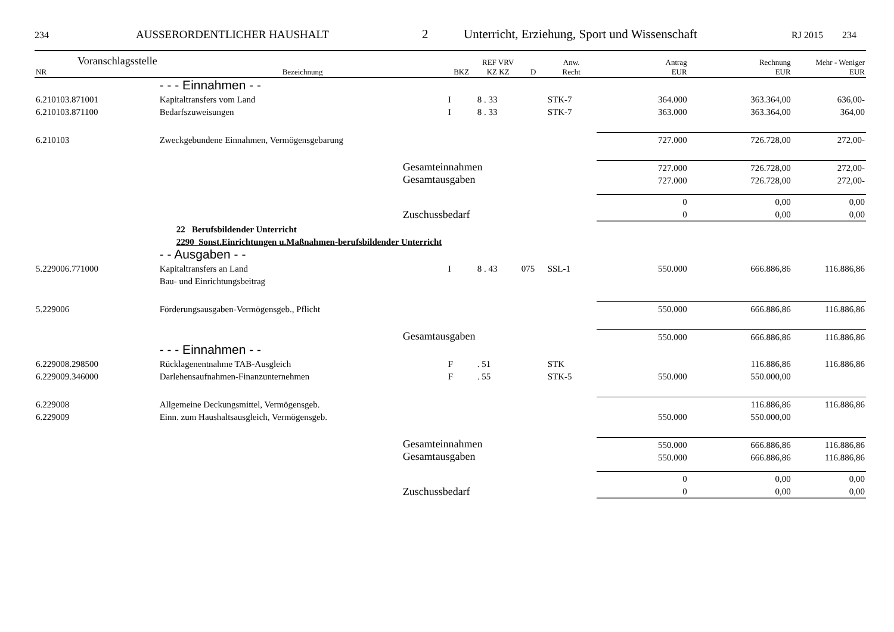234 AUSSERORDENTLICHER HAUSHALT 2 Unterricht, Erziehung, Sport und Wissenschaft RJ 2015 234
| Voranschlagsstelle NR | Bezeichnung | BKZ | REF VRV KZ KZ | D | Anw. Recht | Antrag EUR | Rechnung EUR | Mehr - Weniger EUR |
| --- | --- | --- | --- | --- | --- | --- | --- | --- |
| | - - - Einnahmen - - | | | | | | | |
| 6.210103.871001 | Kapitaltransfers vom Land | I | 8 . 33 | | STK-7 | 364.000 | 363.364,00 | 636,00- |
| 6.210103.871100 | Bedarfszuweisungen | I | 8 . 33 | | STK-7 | 363.000 | 363.364,00 | 364,00 |
| 6.210103 | Zweckgebundene Einnahmen, Vermögensgebarung | | | | | 727.000 | 726.728,00 | 272,00- |
| | Gesamteinnahmen | | | | | 727.000 | 726.728,00 | 272,00- |
| | Gesamtausgaben | | | | | 727.000 | 726.728,00 | 272,00- |
| | | | | | | 0 | 0,00 | 0,00 |
| | Zuschussbedarf | | | | | 0 | 0,00 | 0,00 |
| | 22 Berufsbildender Unterricht | | | | | | | |
| | 2290 Sonst.Einrichtungen u.Maßnahmen-berufsbildender Unterricht | | | | | | | |
| | - - Ausgaben - - | | | | | | | |
| 5.229006.771000 | Kapitaltransfers an Land | I | 8 . 43 | 075 | SSL-1 | 550.000 | 666.886,86 | 116.886,86 |
| | Bau- und Einrichtungsbeitrag | | | | | | | |
| 5.229006 | Förderungsausgaben-Vermögensgeb., Pflicht | | | | | 550.000 | 666.886,86 | 116.886,86 |
| | Gesamtausgaben | | | | | 550.000 | 666.886,86 | 116.886,86 |
| | - - - Einnahmen - - | | | | | | | |
| 6.229008.298500 | Rücklagenentnahme TAB-Ausgleich | F | . 51 | | STK | | 116.886,86 | 116.886,86 |
| 6.229009.346000 | Darlehensaufnahmen-Finanzunternehmen | F | . 55 | | STK-5 | 550.000 | 550.000,00 | |
| 6.229008 | Allgemeine Deckungsmittel, Vermögensgeb. | | | | | | 116.886,86 | 116.886,86 |
| 6.229009 | Einn. zum Haushaltsausgleich, Vermögensgeb. | | | | | 550.000 | 550.000,00 | |
| | Gesamteinnahmen | | | | | 550.000 | 666.886,86 | 116.886,86 |
| | Gesamtausgaben | | | | | 550.000 | 666.886,86 | 116.886,86 |
| | | | | | | 0 | 0,00 | 0,00 |
| | Zuschussbedarf | | | | | 0 | 0,00 | 0,00 |